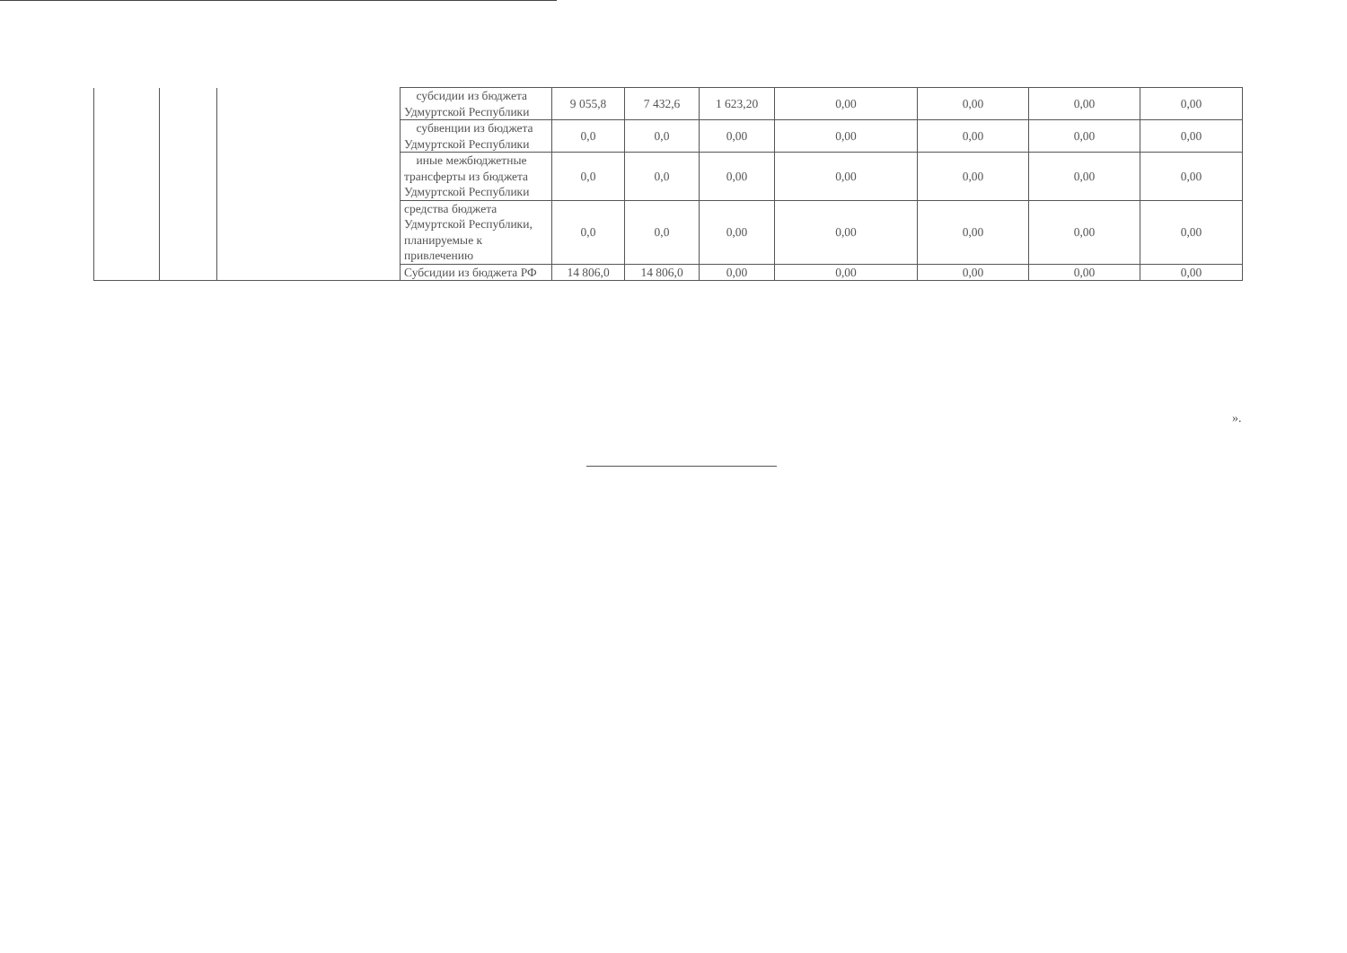| | | | субсидии из бюджета Удмуртской Республики | 9 055,8 | 7 432,6 | 1 623,20 | 0,00 | 0,00 | 0,00 | 0,00 |
| | | | субвенции из бюджета Удмуртской Республики | 0,0 | 0,0 | 0,00 | 0,00 | 0,00 | 0,00 | 0,00 |
| | | | иные межбюджетные трансферты из бюджета Удмуртской Республики | 0,0 | 0,0 | 0,00 | 0,00 | 0,00 | 0,00 | 0,00 |
| | | | средства бюджета Удмуртской Республики, планируемые к привлечению | 0,0 | 0,0 | 0,00 | 0,00 | 0,00 | 0,00 | 0,00 |
| | | | Субсидии из бюджета РФ | 14 806,0 | 14 806,0 | 0,00 | 0,00 | 0,00 | 0,00 | 0,00 |
».